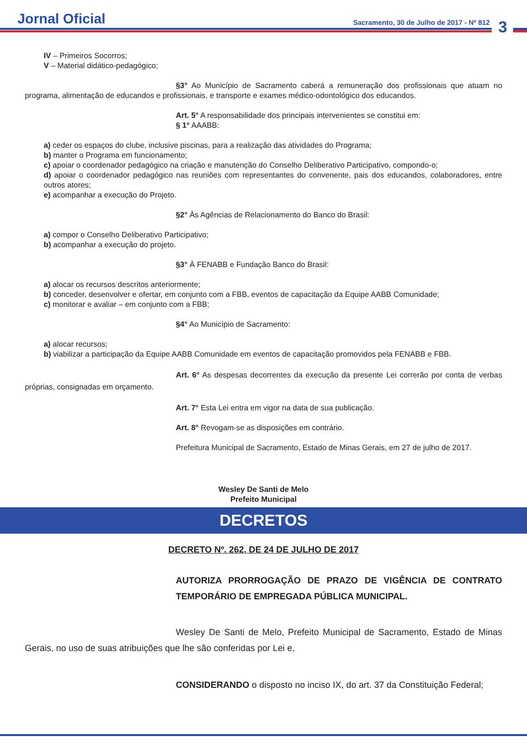Jornal Oficial
Sacramento, 30 de Julho de 2017 - Nº 812
3
IV – Primeiros Socorros;
V – Material didático-pedagógico;
§3° Ao Município de Sacramento caberá a remuneração dos profissionais que atuam no programa, alimentação de educandos e profissionais, e transporte e exames médico-odontológico dos educandos.
Art. 5° A responsabilidade dos principais intervenientes se constitui em:
§ 1° AAABB:
a) ceder os espaços do clube, inclusive piscinas, para a realização das atividades do Programa;
b) manter o Programa em funcionamento;
c) apoiar o coordenador pedagógico na criação e manutenção do Conselho Deliberativo Participativo, compondo-o;
d) apoiar o coordenador pedagógico nas reuniões com representantes do convenente, pais dos educandos, colaboradores, entre outros atores;
e) acompanhar a execução do Projeto.
§2° Às Agências de Relacionamento do Banco do Brasil:
a) compor o Conselho Deliberativo Participativo;
b) acompanhar a execução do projeto.
§3° À FENABB e Fundação Banco do Brasil:
a) alocar os recursos descritos anteriormente;
b) conceder, desenvolver e ofertar, em conjunto com a FBB, eventos de capacitação da Equipe AABB Comunidade;
c) monitorar e avaliar – em conjunto com a FBB;
§4° Ao Município de Sacramento:
a) alocar recursos;
b) viabilizar a participação da Equipe AABB Comunidade em eventos de capacitação promovidos pela FENABB e FBB.
Art. 6° As despesas decorrentes da execução da presente Lei correrão por conta de verbas próprias, consignadas em orçamento.
Art. 7° Esta Lei entra em vigor na data de sua publicação.
Art. 8° Revogam-se as disposições em contrário.
Prefeitura Municipal de Sacramento, Estado de Minas Gerais, em 27 de julho de 2017.
Wesley De Santi de Melo
Prefeito Municipal
DECRETOS
DECRETO Nº. 262, DE 24 DE JULHO DE 2017
AUTORIZA PRORROGAÇÃO DE PRAZO DE VIGÊNCIA DE CONTRATO TEMPORÁRIO DE EMPREGADA PÚBLICA MUNICIPAL.
Wesley De Santi de Melo, Prefeito Municipal de Sacramento, Estado de Minas Gerais, no uso de suas atribuições que lhe são conferidas por Lei e,
CONSIDERANDO o disposto no inciso IX, do art. 37 da Constituição Federal;